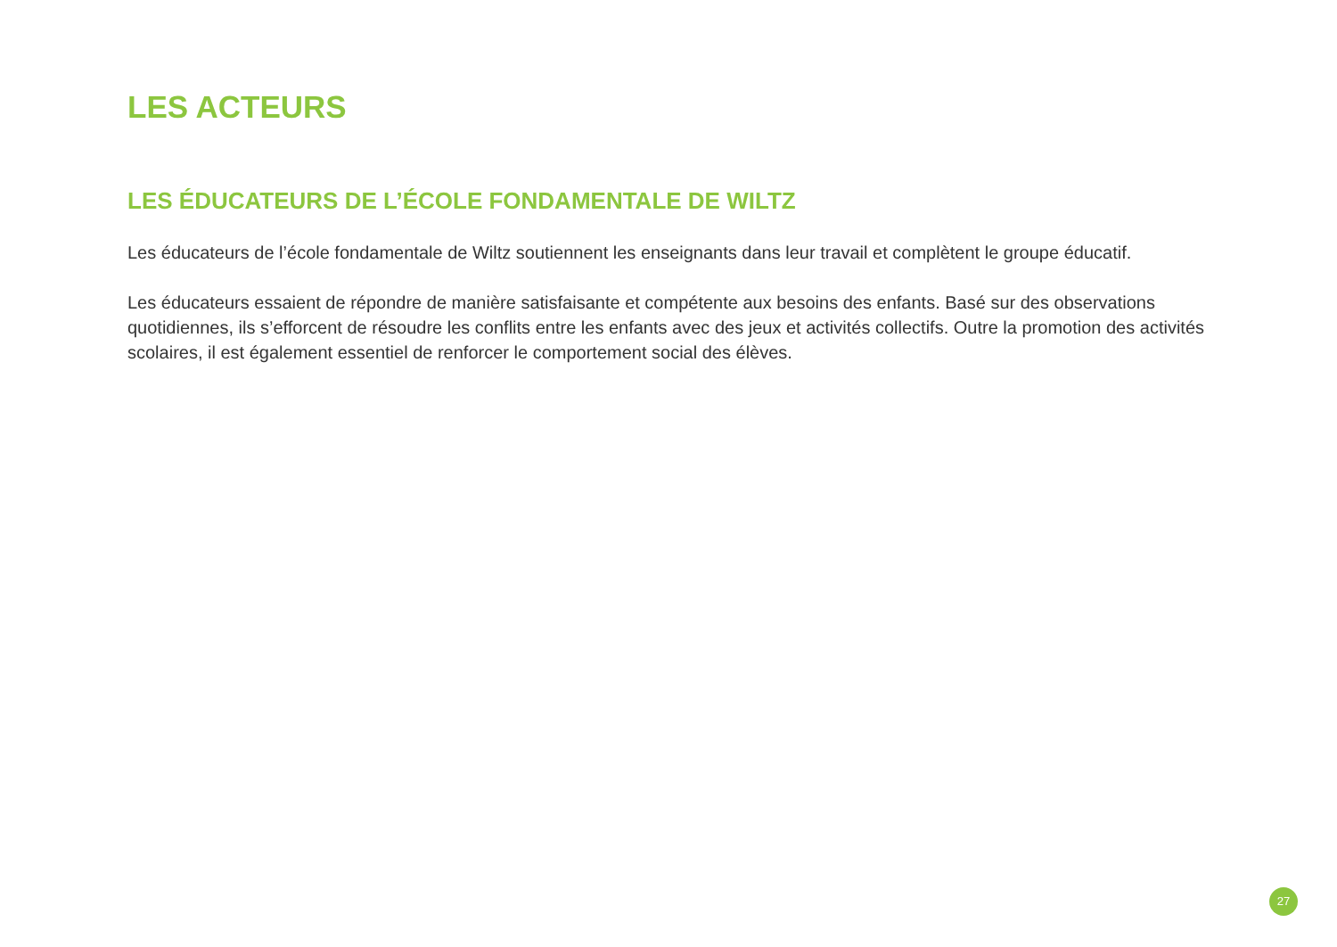LES ACTEURS
LES ÉDUCATEURS DE L’ÉCOLE FONDAMENTALE DE WILTZ
Les éducateurs de l’école fondamentale de Wiltz soutiennent les enseignants dans leur travail et complètent le groupe éducatif.
Les éducateurs essaient de répondre de manière satisfaisante et compétente aux besoins des enfants. Basé sur des observations quotidiennes, ils s’efforcent de résoudre les conflits entre les enfants avec des jeux et activités collectifs. Outre la promotion des activités scolaires, il est également essentiel de renforcer le comportement social des élèves.
27